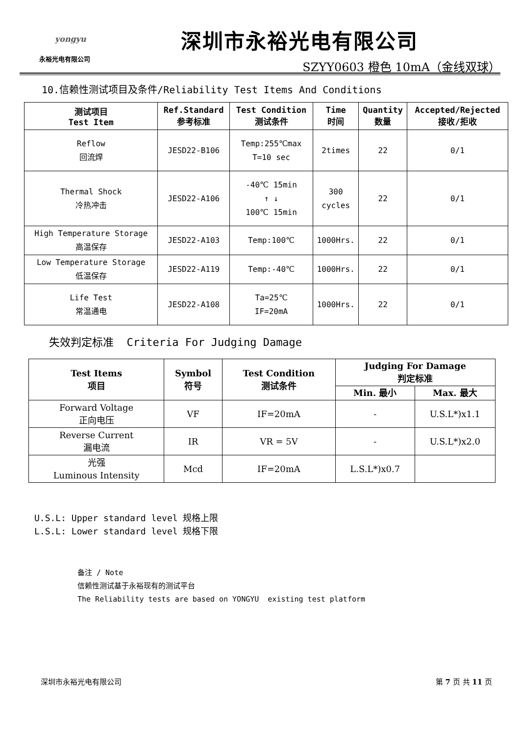yongyu
永裕光电有限公司
深圳市永裕光电有限公司
SZYY0603 橙色 10mA（金线双球）
10.信赖性测试项目及条件/Reliability Test Items And Conditions
| 测试项目 Test Item | Ref.Standard 参考标准 | Test Condition 测试条件 | Time 时间 | Quantity 数量 | Accepted/Rejected 接收/拒收 |
| --- | --- | --- | --- | --- | --- |
| Reflow 回流焊 | JESD22-B106 | Temp:255℃max T=10 sec | 2times | 22 | 0/1 |
| Thermal Shock 冷热冲击 | JESD22-A106 | -40℃ 15min ↑ ↓ 100℃ 15min | 300 cycles | 22 | 0/1 |
| High Temperature Storage 高温保存 | JESD22-A103 | Temp:100℃ | 1000Hrs. | 22 | 0/1 |
| Low Temperature Storage 低温保存 | JESD22-A119 | Temp:-40℃ | 1000Hrs. | 22 | 0/1 |
| Life Test 常温通电 | JESD22-A108 | Ta=25℃ IF=20mA | 1000Hrs. | 22 | 0/1 |
失效判定标准 Criteria For Judging Damage
| Test Items 项目 | Symbol 符号 | Test Condition 测试条件 | Judging For Damage 判定标准 | |
| --- | --- | --- | --- | --- |
| | | | Min. 最小 | Max. 最大 |
| Forward Voltage 正向电压 | VF | IF=20mA | - | U.S.L*)x1.1 |
| Reverse Current 漏电流 | IR | VR = 5V | - | U.S.L*)x2.0 |
| 光强 Luminous Intensity | Mcd | IF=20mA | L.S.L*)x0.7 | |
U.S.L: Upper standard level 规格上限
L.S.L: Lower standard level 规格下限
备注 / Note
信赖性测试基于永裕现有的测试平台
The Reliability tests are based on YONGYU existing test platform
深圳市永裕光电有限公司 第 7 页 共 11 页